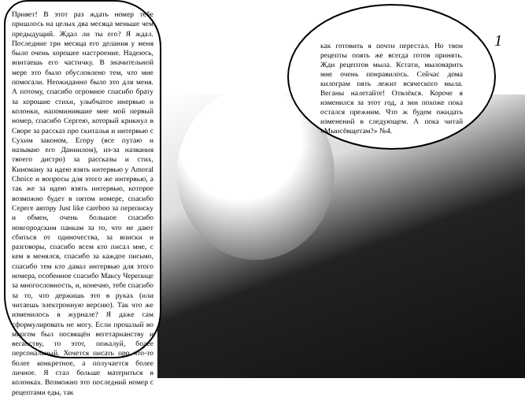Привет! В этот раз ждать номер тебе пришлось на целых два месяца меньше чем предыдущий. Ждал ли ты его? Я ждал. Последние три месяца его делания у меня было очень хорошее настроение. Надеюсь, впитаешь его частичку. В значительной мере это было обусловлено тем, что мне помогали. Неожиданно было это для меня. А потому, спасибо огромное спасибо брату за хорошие стихи, улыбчатое инервью и колонки, напоминившие мне мой первый номер, спасибо Сергею, который крикнул в Своре за рассказ про скиталья и интервью с Сухим законом, Егору (все путаю и называю его Даниилом), из-за названия твоего дистро) за рассказы и стих, Киноману за идею взять интервью у Amoral Choice и вопросы для этого же интервью, а так же за идею взять интервью, которое возможно будет в пятом номере, спасибо Сереге автору Just like careboo за переписку и обмен, очень большое спасибо новгородским панкам за то, что не дают сбиться от одиночества, за вписки и разговоры, спасибо всем кто писал мне, с кем я менялся, спасибо за каждое письмо, спасибо тем кто давал интервью для этого номера, особенное спасибо Максу Черепице за многословность, и, конечно, тебе спасибо за то, что держишь это в руках (или читаешь электронную версию). Так что же изменилось в журнале? Я даже сам сформулировать не могу. Если прошлый во многом был посвящён вегетарианству и веганству, то этот, пожалуй, более персональный. Хочется писать про что-то более конкретное, а получается более личное. Я стал больше материться в колонках. Возможно это последний номер с рецептами еды, так
как готовить я почти перестал. Но твои рецепты опять же всегда готов принять. Жди рецептов мыла. Кстати, мыловарить мне очень понравилось. Сейчас дома килограм пять лежит всяческого мыла. Веганы налетайте! Отвлёкся. Короче я изменился за этот год, а зин похоже пока остался прежним. Что ж будем ожидать изменений в следующем. А пока читай «Мыисёвщетам?» №4.
1